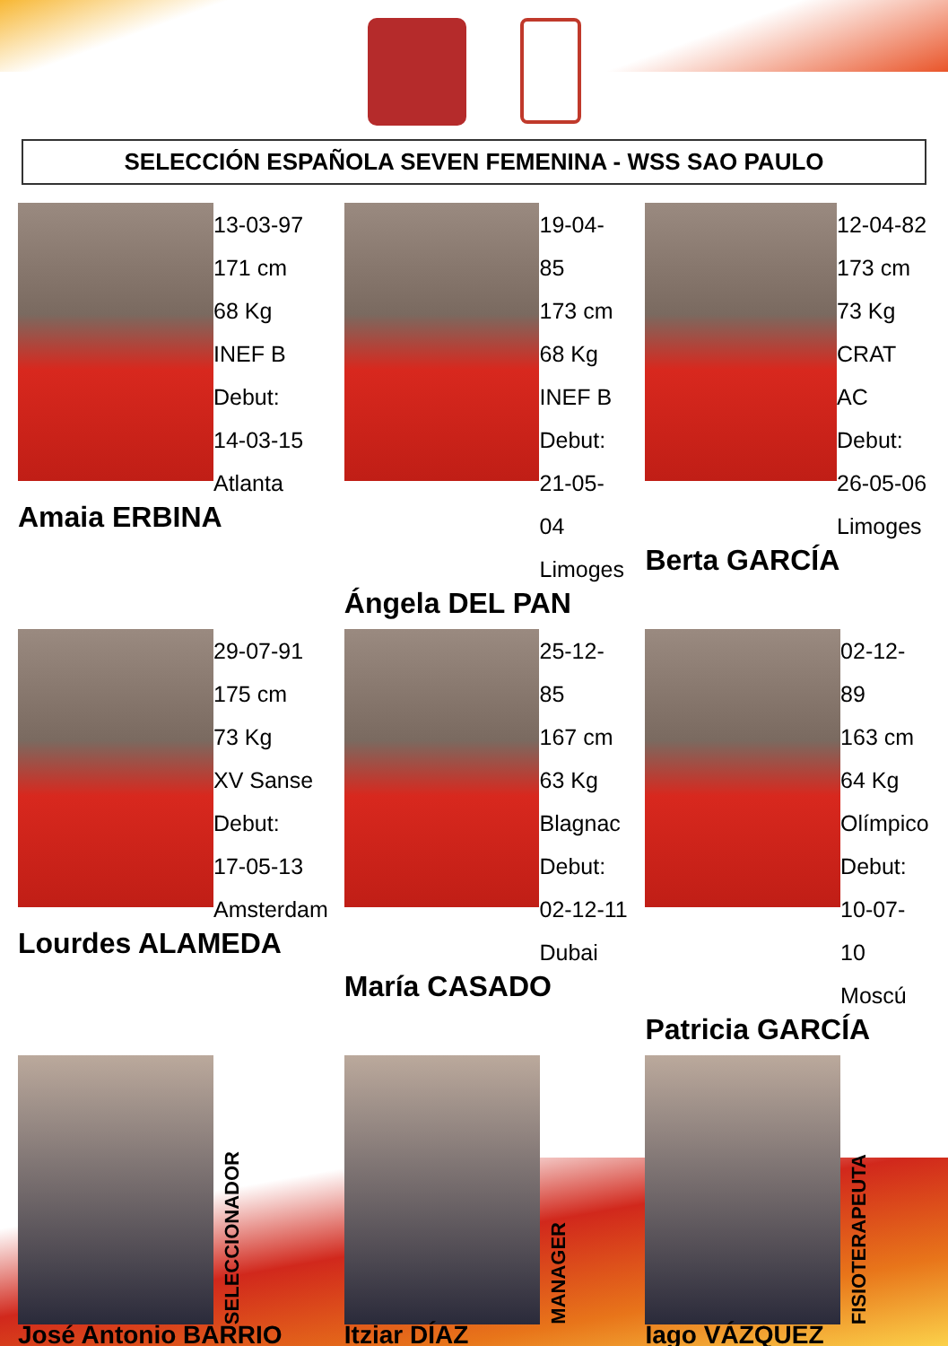SELECCIÓN ESPAÑOLA SEVEN FEMENINA - WSS SAO PAULO
13-03-97
171 cm
68 Kg
INEF B
Debut:
14-03-15
Atlanta
Amaia ERBINA
19-04-85
173 cm
68 Kg
INEF B
Debut:
21-05-04
Limoges
Ángela DEL PAN
12-04-82
173 cm
73 Kg
CRAT AC
Debut:
26-05-06
Limoges
Berta GARCÍA
29-07-91
175 cm
73 Kg
XV Sanse
Debut:
17-05-13
Amsterdam
Lourdes ALAMEDA
25-12-85
167 cm
63 Kg
Blagnac
Debut:
02-12-11
Dubai
María CASADO
02-12-89
163 cm
64 Kg
Olímpico
Debut:
10-07-10
Moscú
Patricia GARCÍA
SELECCIONADOR
José Antonio BARRIO
MANAGER
Itziar DÍAZ
FISIOTERAPEUTA
Iago VÁZQUEZ